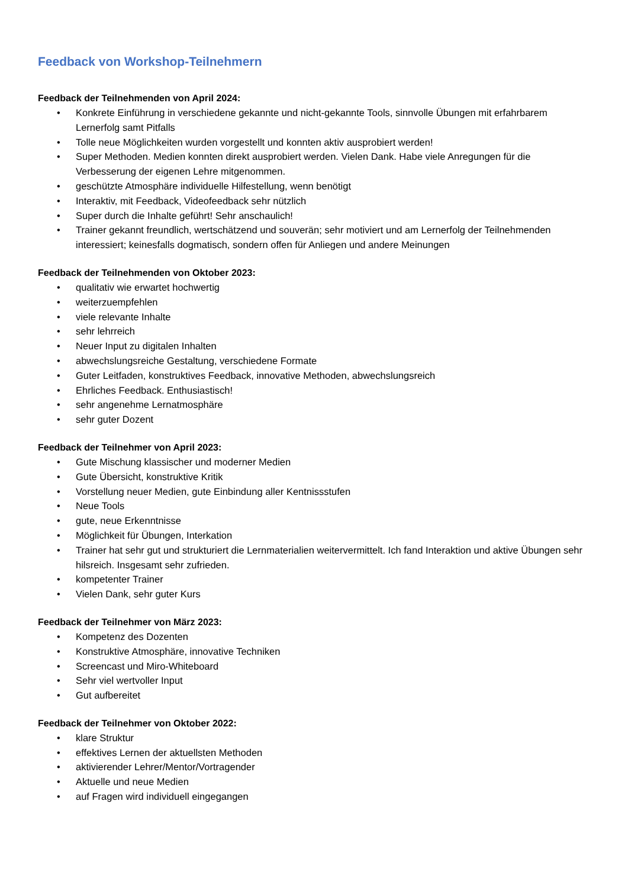Feedback von Workshop-Teilnehmern
Feedback der Teilnehmenden von April 2024:
• Konkrete Einführung in verschiedene gekannte und nicht-gekannte Tools, sinnvolle Übungen mit erfahrbarem Lernerfolg samt Pitfalls
• Tolle neue Möglichkeiten wurden vorgestellt und konnten aktiv ausprobiert werden!
• Super Methoden. Medien konnten direkt ausprobiert werden. Vielen Dank. Habe viele Anregungen für die Verbesserung der eigenen Lehre mitgenommen.
• geschützte Atmosphäre individuelle Hilfestellung, wenn benötigt
• Interaktiv, mit Feedback, Videofeedback sehr nützlich
• Super durch die Inhalte geführt! Sehr anschaulich!
• Trainer gekannt freundlich, wertschätzend und souverän; sehr motiviert und am Lernerfolg der Teilnehmenden interessiert; keinesfalls dogmatisch, sondern offen für Anliegen und andere Meinungen
Feedback der Teilnehmenden von Oktober 2023:
• qualitativ wie erwartet hochwertig
• weiterzuempfehlen
• viele relevante Inhalte
• sehr lehrreich
• Neuer Input zu digitalen Inhalten
• abwechslungsreiche Gestaltung, verschiedene Formate
• Guter Leitfaden, konstruktives Feedback, innovative Methoden, abwechslungsreich
• Ehrliches Feedback. Enthusiastisch!
• sehr angenehme Lernatmosphäre
• sehr guter Dozent
Feedback der Teilnehmer von April 2023:
• Gute Mischung klassischer und moderner Medien
• Gute Übersicht, konstruktive Kritik
• Vorstellung neuer Medien, gute Einbindung aller Kentnissstufen
• Neue Tools
• gute, neue Erkenntnisse
• Möglichkeit für Übungen, Interkation
• Trainer hat sehr gut und strukturiert die Lernmaterialien weitervermittelt. Ich fand Interaktion und aktive Übungen sehr hilsreich. Insgesamt sehr zufrieden.
• kompetenter Trainer
• Vielen Dank, sehr guter Kurs
Feedback der Teilnehmer von März 2023:
• Kompetenz des Dozenten
• Konstruktive Atmosphäre, innovative Techniken
• Screencast und Miro-Whiteboard
• Sehr viel wertvoller Input
• Gut aufbereitet
Feedback der Teilnehmer von Oktober 2022:
• klare Struktur
• effektives Lernen der aktuellsten Methoden
• aktivierender Lehrer/Mentor/Vortragender
• Aktuelle und neue Medien
• auf Fragen wird individuell eingegangen